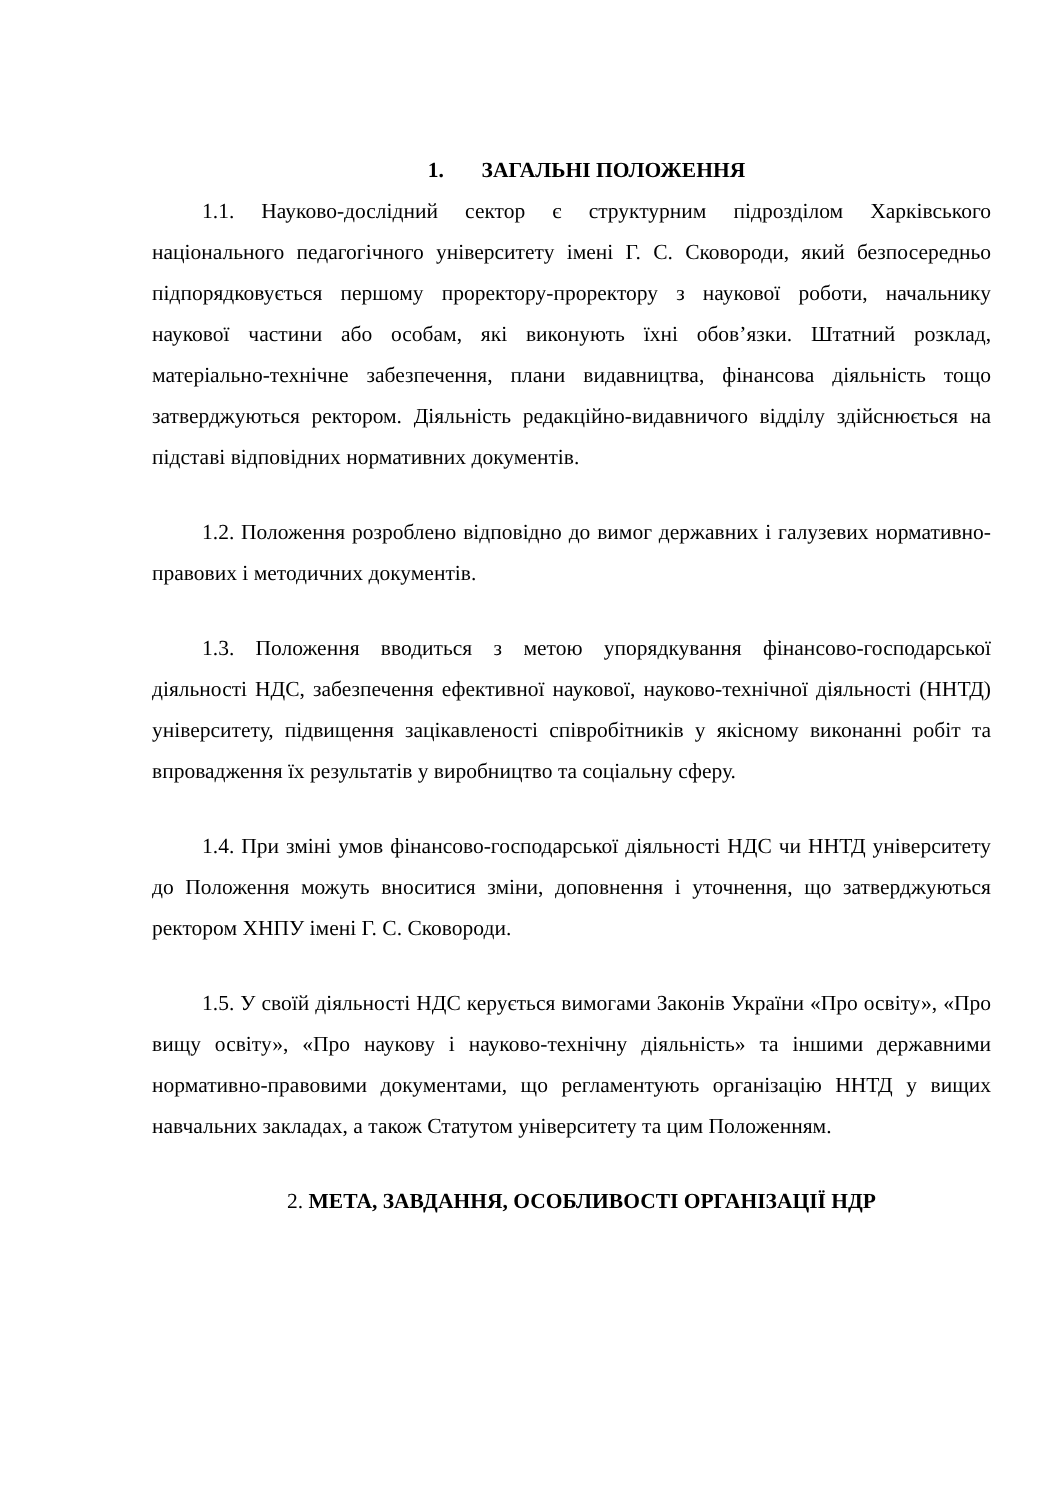1. ЗАГАЛЬНІ ПОЛОЖЕННЯ
1.1. Науково-дослідний сектор є структурним підрозділом Харківського національного педагогічного університету імені Г. С. Сковороди, який безпосередньо підпорядковується першому проректору-проректору з наукової роботи, начальнику наукової частини або особам, які виконують їхні обов’язки. Штатний розклад, матеріально-технічне забезпечення, плани видавництва, фінансова діяльність тощо затверджуються ректором. Діяльність редакційно-видавничого відділу здійснюється на підставі відповідних нормативних документів.
1.2. Положення розроблено відповідно до вимог державних і галузевих нормативно-правових і методичних документів.
1.3. Положення вводиться з метою упорядкування фінансово-господарської діяльності НДС, забезпечення ефективної наукової, науково-технічної діяльності (ННТД) університету, підвищення зацікавленості співробітників у якісному виконанні робіт та впровадження їх результатів у виробництво та соціальну сферу.
1.4. При зміні умов фінансово-господарської діяльності НДС чи ННТД університету до Положення можуть вноситися зміни, доповнення і уточнення, що затверджуються ректором ХНПУ імені Г. С. Сковороди.
1.5. У своїй діяльності НДС керується вимогами Законів України «Про освіту», «Про вищу освіту», «Про наукову і науково-технічну діяльність» та іншими державними нормативно-правовими документами, що регламентують організацію ННТД у вищих навчальних закладах, а також Статутом університету та цим Положенням.
2. МЕТА, ЗАВДАННЯ, ОСОБЛИВОСТІ ОРГАНІЗАЦІЇ НДР